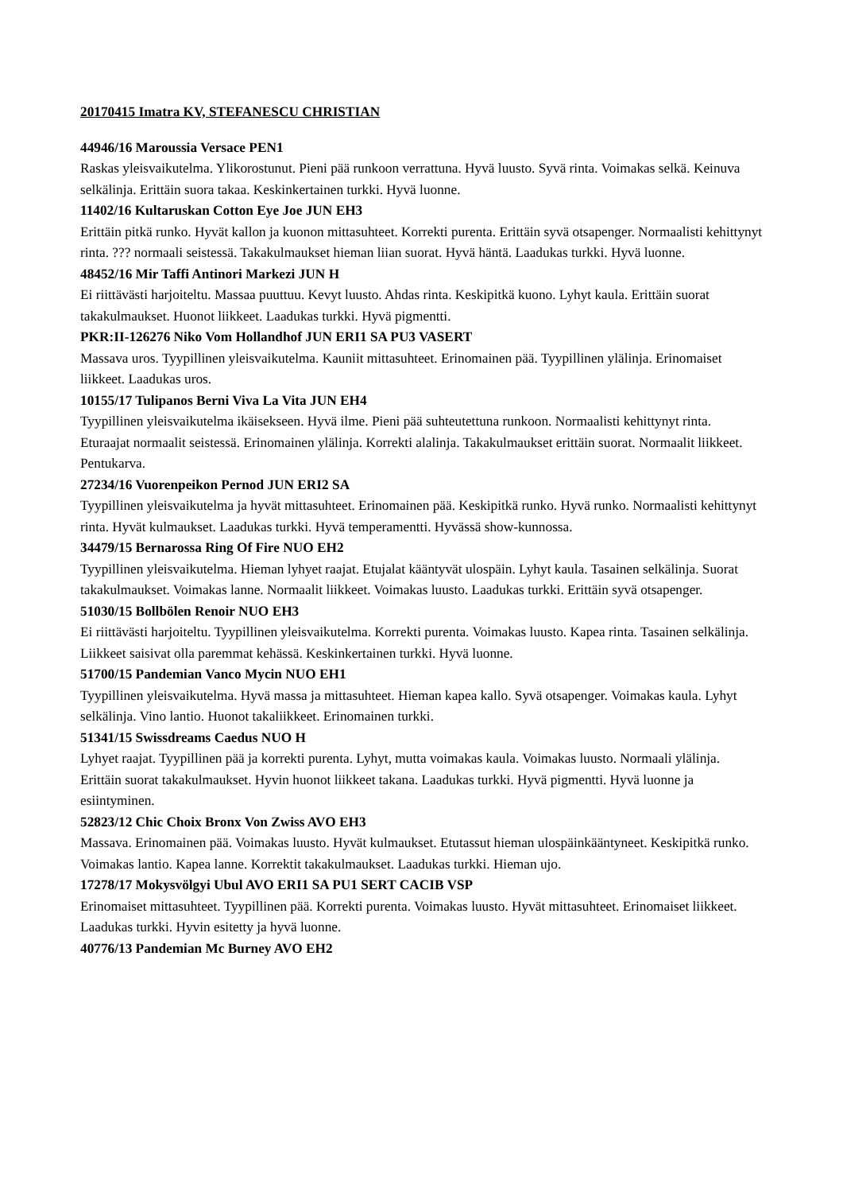20170415 Imatra KV, STEFANESCU CHRISTIAN
44946/16 Maroussia Versace PEN1
Raskas yleisvaikutelma. Ylikorostunut. Pieni pää runkoon verrattuna. Hyvä luusto. Syvä rinta. Voimakas selkä. Keinuva selkälinja. Erittäin suora takaa. Keskinkertainen turkki. Hyvä luonne.
11402/16 Kultaruskan Cotton Eye Joe JUN EH3
Erittäin pitkä runko. Hyvät kallon ja kuonon mittasuhteet. Korrekti purenta. Erittäin syvä otsapenger. Normaalisti kehittynyt rinta. ??? normaali seistessä. Takakulmaukset hieman liian suorat. Hyvä häntä. Laadukas turkki. Hyvä luonne.
48452/16 Mir Taffi Antinori Markezi JUN H
Ei riittävästi harjoiteltu. Massaa puuttuu. Kevyt luusto. Ahdas rinta. Keskipitkä kuono. Lyhyt kaula. Erittäin suorat takakulmaukset. Huonot liikkeet. Laadukas turkki. Hyvä pigmentti.
PKR:II-126276 Niko Vom Hollandhof JUN ERI1 SA PU3 VASERT
Massava uros. Tyypillinen yleisvaikutelma. Kauniit mittasuhteet. Erinomainen pää. Tyypillinen ylälinja. Erinomaiset liikkeet. Laadukas uros.
10155/17 Tulipanos Berni Viva La Vita JUN EH4
Tyypillinen yleisvaikutelma ikäisekseen. Hyvä ilme. Pieni pää suhteutettuna runkoon. Normaalisti kehittynyt rinta. Eturaajat normaalit seistessä. Erinomainen ylälinja. Korrekti alalinja. Takakulmaukset erittäin suorat. Normaalit liikkeet. Pentukarva.
27234/16 Vuorenpeikon Pernod JUN ERI2 SA
Tyypillinen yleisvaikutelma ja hyvät mittasuhteet. Erinomainen pää. Keskipitkä runko. Hyvä runko. Normaalisti kehittynyt rinta. Hyvät kulmaukset. Laadukas turkki. Hyvä temperamentti. Hyvässä show-kunnossa.
34479/15 Bernarossa Ring Of Fire NUO EH2
Tyypillinen yleisvaikutelma. Hieman lyhyet raajat. Etujalat kääntyvät ulospäin. Lyhyt kaula. Tasainen selkälinja. Suorat takakulmaukset. Voimakas lanne. Normaalit liikkeet. Voimakas luusto. Laadukas turkki. Erittäin syvä otsapenger.
51030/15 Bollbölen Renoir NUO EH3
Ei riittävästi harjoiteltu. Tyypillinen yleisvaikutelma. Korrekti purenta. Voimakas luusto. Kapea rinta. Tasainen selkälinja. Liikkeet saisivat olla paremmat kehässä. Keskinkertainen turkki. Hyvä luonne.
51700/15 Pandemian Vanco Mycin NUO EH1
Tyypillinen yleisvaikutelma. Hyvä massa ja mittasuhteet. Hieman kapea kallo. Syvä otsapenger. Voimakas kaula. Lyhyt selkälinja. Vino lantio. Huonot takaliikkeet. Erinomainen turkki.
51341/15 Swissdreams Caedus NUO H
Lyhyet raajat. Tyypillinen pää ja korrekti purenta. Lyhyt, mutta voimakas kaula. Voimakas luusto. Normaali ylälinja. Erittäin suorat takakulmaukset. Hyvin huonot liikkeet takana. Laadukas turkki. Hyvä pigmentti. Hyvä luonne ja esiintyminen.
52823/12 Chic Choix Bronx Von Zwiss AVO EH3
Massava. Erinomainen pää. Voimakas luusto. Hyvät kulmaukset. Etutassut hieman ulospäinkääntyneet. Keskipitkä runko. Voimakas lantio. Kapea lanne. Korrektit takakulmaukset. Laadukas turkki. Hieman ujo.
17278/17 Mokysvölgyi Ubul AVO ERI1 SA PU1 SERT CACIB VSP
Erinomaiset mittasuhteet. Tyypillinen pää. Korrekti purenta. Voimakas luusto. Hyvät mittasuhteet. Erinomaiset liikkeet. Laadukas turkki. Hyvin esitetty ja hyvä luonne.
40776/13 Pandemian Mc Burney AVO EH2